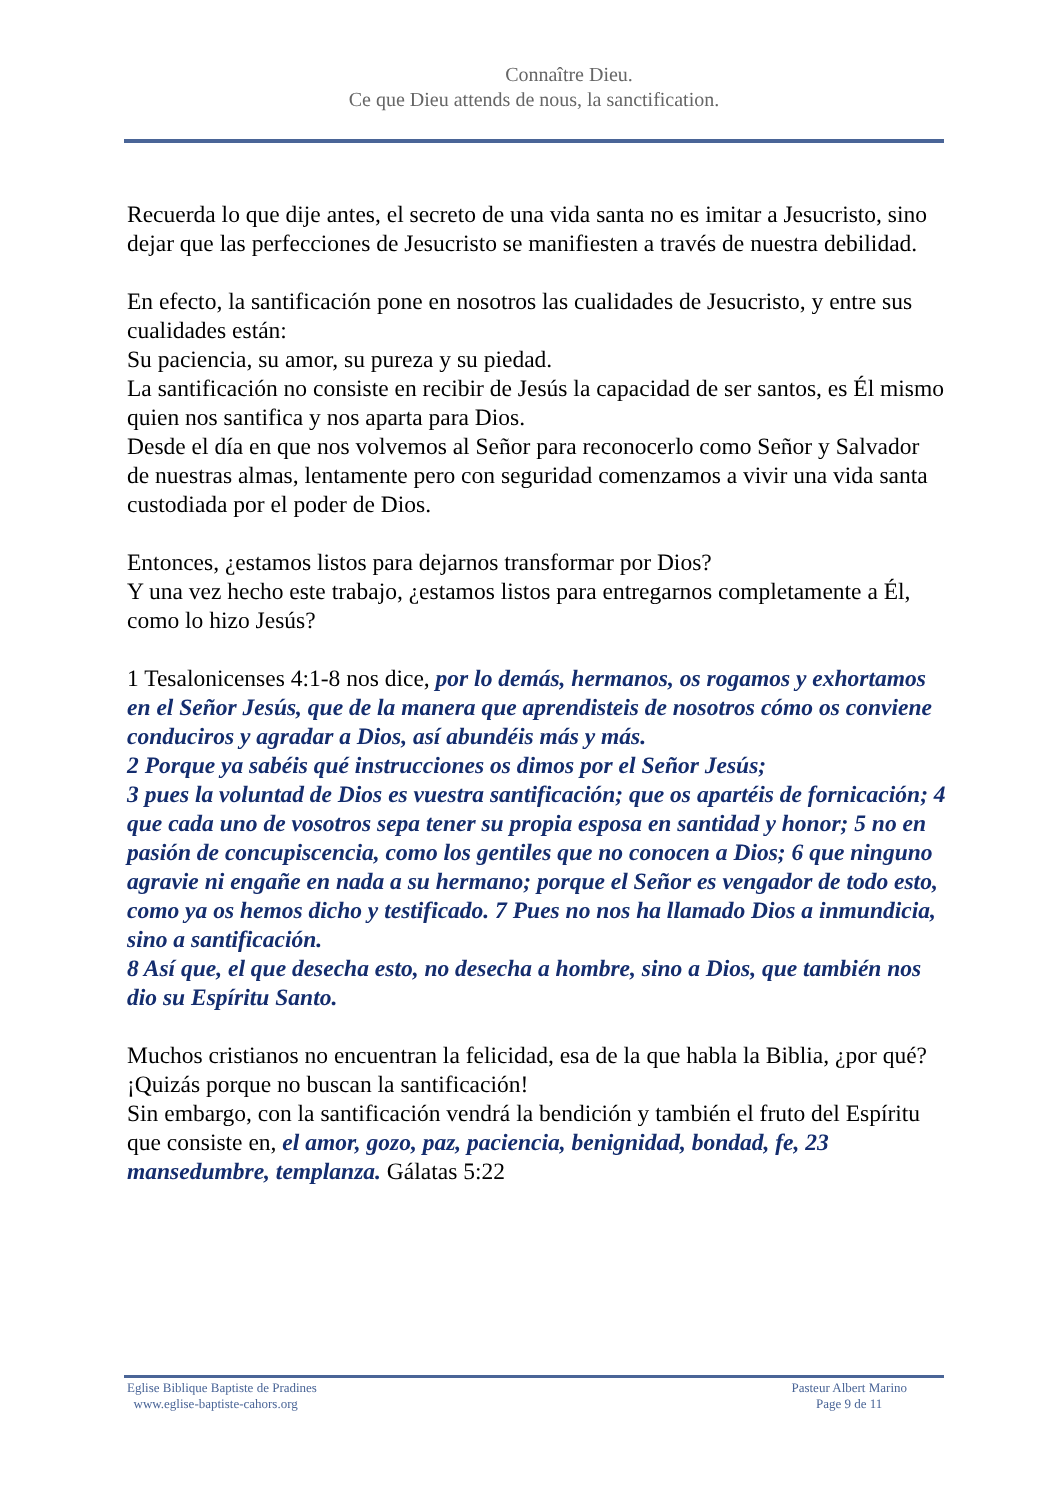Connaître Dieu.
Ce que Dieu attends de nous, la sanctification.
Recuerda lo que dije antes, el secreto de una vida santa no es imitar a Jesucristo, sino dejar que las perfecciones de Jesucristo se manifiesten a través de nuestra debilidad.
En efecto, la santificación pone en nosotros las cualidades de Jesucristo, y entre sus cualidades están:
Su paciencia, su amor, su pureza y su piedad.
La santificación no consiste en recibir de Jesús la capacidad de ser santos, es Él mismo quien nos santifica y nos aparta para Dios.
Desde el día en que nos volvemos al Señor para reconocerlo como Señor y Salvador de nuestras almas, lentamente pero con seguridad comenzamos a vivir una vida santa custodiada por el poder de Dios.
Entonces, ¿estamos listos para dejarnos transformar por Dios?
Y una vez hecho este trabajo, ¿estamos listos para entregarnos completamente a Él, como lo hizo Jesús?
1 Tesalonicenses 4:1-8 nos dice, por lo demás, hermanos, os rogamos y exhortamos en el Señor Jesús, que de la manera que aprendisteis de nosotros cómo os conviene conduciros y agradar a Dios, así abundéis más y más.
2 Porque ya sabéis qué instrucciones os dimos por el Señor Jesús;
3 pues la voluntad de Dios es vuestra santificación; que os apartéis de fornicación; 4 que cada uno de vosotros sepa tener su propia esposa en santidad y honor; 5 no en pasión de concupiscencia, como los gentiles que no conocen a Dios; 6 que ninguno agravie ni engañe en nada a su hermano; porque el Señor es vengador de todo esto, como ya os hemos dicho y testificado. 7 Pues no nos ha llamado Dios a inmundicia, sino a santificación.
8 Así que, el que desecha esto, no desecha a hombre, sino a Dios, que también nos dio su Espíritu Santo.
Muchos cristianos no encuentran la felicidad, esa de la que habla la Biblia, ¿por qué?
¡Quizás porque no buscan la santificación!
Sin embargo, con la santificación vendrá la bendición y también el fruto del Espíritu que consiste en, el amor, gozo, paz, paciencia, benignidad, bondad, fe, 23 mansedumbre, templanza. Gálatas 5:22
Eglise Biblique Baptiste de Pradines
www.eglise-baptiste-cahors.org
Pasteur Albert Marino
Page 9 de 11